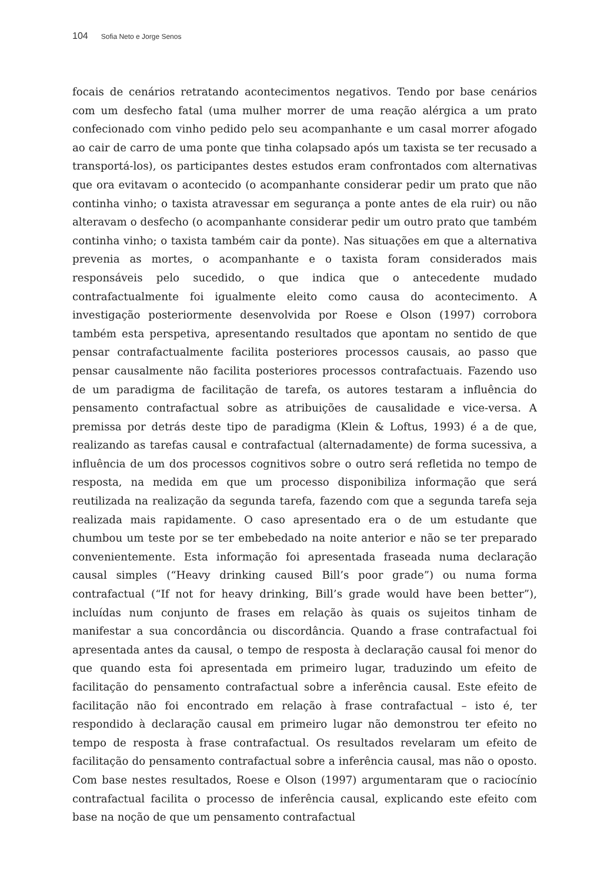104 Sofia Neto e Jorge Senos
focais de cenários retratando acontecimentos negativos. Tendo por base cenários com um desfecho fatal (uma mulher morrer de uma reação alérgica a um prato confecionado com vinho pedido pelo seu acompanhante e um casal morrer afogado ao cair de carro de uma ponte que tinha colapsado após um taxista se ter recusado a transportá-los), os participantes destes estudos eram confrontados com alternativas que ora evitavam o acontecido (o acompanhante considerar pedir um prato que não continha vinho; o taxista atravessar em segurança a ponte antes de ela ruir) ou não alteravam o desfecho (o acompanhante considerar pedir um outro prato que também continha vinho; o taxista também cair da ponte). Nas situações em que a alternativa prevenia as mortes, o acompanhante e o taxista foram considerados mais responsáveis pelo sucedido, o que indica que o antecedente mudado contrafactualmente foi igualmente eleito como causa do acontecimento. A investigação posteriormente desenvolvida por Roese e Olson (1997) corrobora também esta perspetiva, apresentando resultados que apontam no sentido de que pensar contrafactualmente facilita posteriores processos causais, ao passo que pensar causalmente não facilita posteriores processos contrafactuais. Fazendo uso de um paradigma de facilitação de tarefa, os autores testaram a influência do pensamento contrafactual sobre as atribuições de causalidade e vice-versa. A premissa por detrás deste tipo de paradigma (Klein & Loftus, 1993) é a de que, realizando as tarefas causal e contrafactual (alternadamente) de forma sucessiva, a influência de um dos processos cognitivos sobre o outro será refletida no tempo de resposta, na medida em que um processo disponibiliza informação que será reutilizada na realização da segunda tarefa, fazendo com que a segunda tarefa seja realizada mais rapidamente. O caso apresentado era o de um estudante que chumbou um teste por se ter embebedado na noite anterior e não se ter preparado convenientemente. Esta informação foi apresentada fraseada numa declaração causal simples (“Heavy drinking caused Bill’s poor grade”) ou numa forma contrafactual (“If not for heavy drinking, Bill’s grade would have been better”), incluídas num conjunto de frases em relação às quais os sujeitos tinham de manifestar a sua concordância ou discordância. Quando a frase contrafactual foi apresentada antes da causal, o tempo de resposta à declaração causal foi menor do que quando esta foi apresentada em primeiro lugar, traduzindo um efeito de facilitação do pensamento contrafactual sobre a inferência causal. Este efeito de facilitação não foi encontrado em relação à frase contrafactual – isto é, ter respondido à declaração causal em primeiro lugar não demonstrou ter efeito no tempo de resposta à frase contrafactual. Os resultados revelaram um efeito de facilitação do pensamento contrafactual sobre a inferência causal, mas não o oposto. Com base nestes resultados, Roese e Olson (1997) argumentaram que o raciocínio contrafactual facilita o processo de inferência causal, explicando este efeito com base na noção de que um pensamento contrafactual